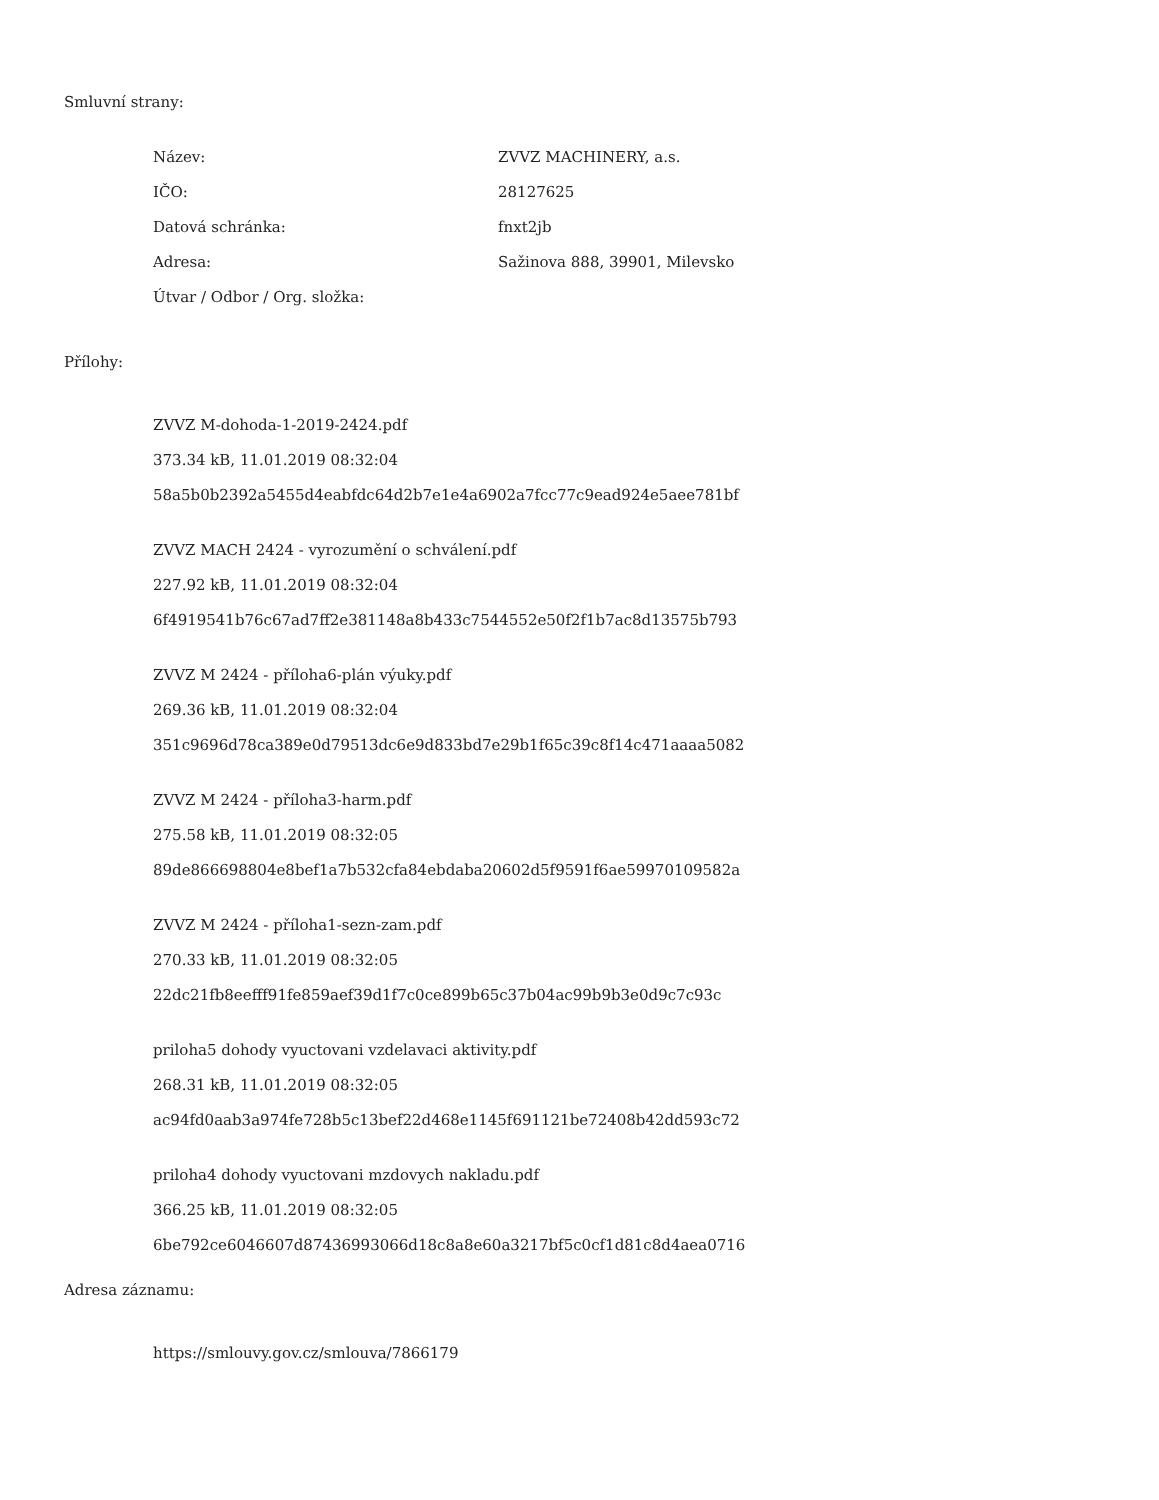Smluvní strany:
| Název: | ZVVZ MACHINERY, a.s. |
| IČO: | 28127625 |
| Datová schránka: | fnxt2jb |
| Adresa: | Sažinova 888, 39901, Milevsko |
| Útvar / Odbor / Org. složka: | |
Přílohy:
ZVVZ M-dohoda-1-2019-2424.pdf
373.34 kB, 11.01.2019 08:32:04
58a5b0b2392a5455d4eabfdc64d2b7e1e4a6902a7fcc77c9ead924e5aee781bf
ZVVZ MACH 2424 - vyrozumění o schválení.pdf
227.92 kB, 11.01.2019 08:32:04
6f4919541b76c67ad7ff2e381148a8b433c7544552e50f2f1b7ac8d13575b793
ZVVZ M 2424 - příloha6-plán výuky.pdf
269.36 kB, 11.01.2019 08:32:04
351c9696d78ca389e0d79513dc6e9d833bd7e29b1f65c39c8f14c471aaaa5082
ZVVZ M 2424 - příloha3-harm.pdf
275.58 kB, 11.01.2019 08:32:05
89de866698804e8bef1a7b532cfa84ebdaba20602d5f9591f6ae59970109582a
ZVVZ M 2424 - příloha1-sezn-zam.pdf
270.33 kB, 11.01.2019 08:32:05
22dc21fb8eefff91fe859aef39d1f7c0ce899b65c37b04ac99b9b3e0d9c7c93c
priloha5 dohody vyuctovani vzdelavaci aktivity.pdf
268.31 kB, 11.01.2019 08:32:05
ac94fd0aab3a974fe728b5c13bef22d468e1145f691121be72408b42dd593c72
priloha4 dohody vyuctovani mzdovych nakladu.pdf
366.25 kB, 11.01.2019 08:32:05
6be792ce6046607d87436993066d18c8a8e60a3217bf5c0cf1d81c8d4aea0716
Adresa záznamu:
https://smlouvy.gov.cz/smlouva/7866179